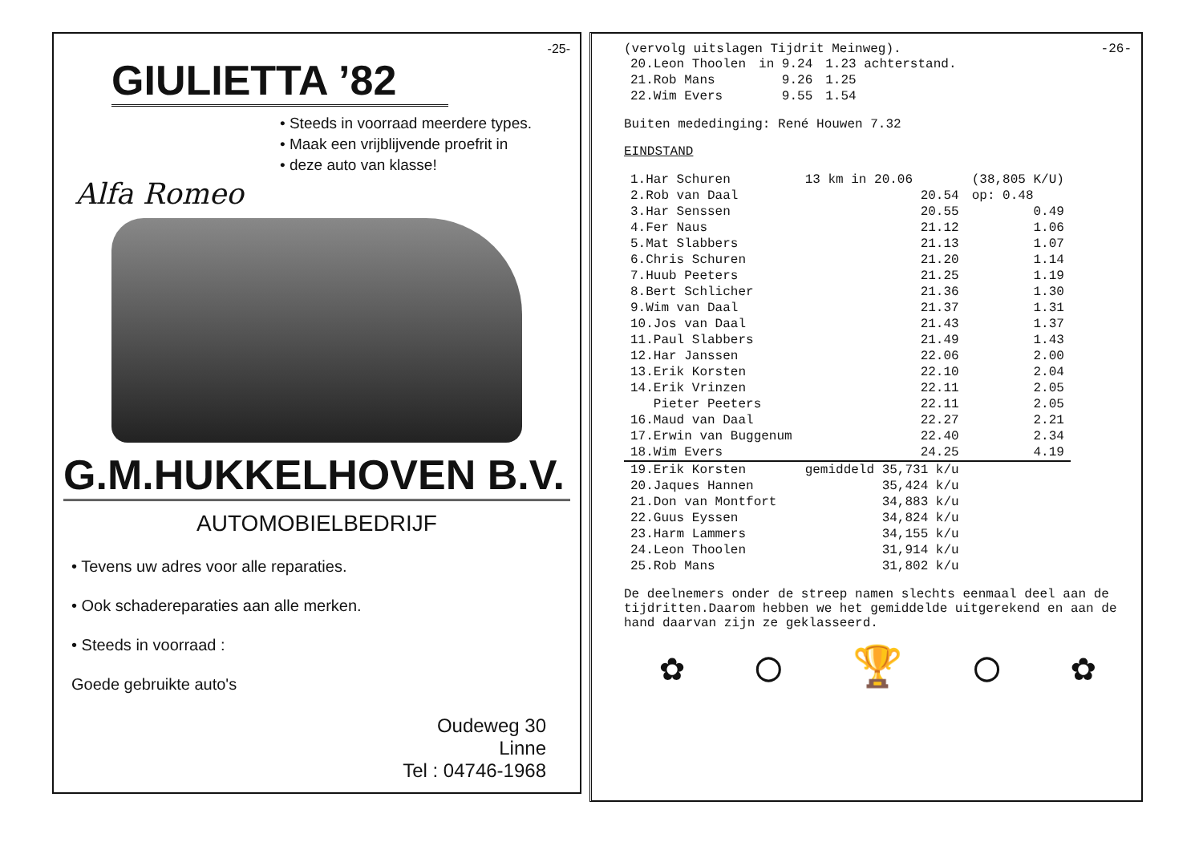-25-
GIULIETTA ’82
• Steeds in voorraad meerdere types.
• Maak een vrijblijvende proefrit in
• deze auto van klasse!
Alfa Romeo
G.M.HUKKELHOVEN B.V.
AUTOMOBIELBEDRIJF
• Tevens uw adres voor alle reparaties.
• Ook schadereparaties aan alle merken.
• Steeds in voorraad :
Goede gebruikte auto's
Oudeweg 30
Linne
Tel : 04746-1968
(vervolg uitslagen Tijdrit Meinweg). -26-
| 20.Leon Thoolen | in 9.24 | 1.23 achterstand. |
| 21.Rob Mans | 9.26 | 1.25 |
| 22.Wim Evers | 9.55 | 1.54 |
Buiten mededinging: René Houwen 7.32
EINDSTAND
| 1.Har Schuren | 13 km in 20.06 | (38,805 K/U) |
| 2.Rob van Daal | 20.54 | op: 0.48 |
| 3.Har Senssen | 20.55 | 0.49 |
| 4.Fer Naus | 21.12 | 1.06 |
| 5.Mat Slabbers | 21.13 | 1.07 |
| 6.Chris Schuren | 21.20 | 1.14 |
| 7.Huub Peeters | 21.25 | 1.19 |
| 8.Bert Schlicher | 21.36 | 1.30 |
| 9.Wim van Daal | 21.37 | 1.31 |
| 10.Jos van Daal | 21.43 | 1.37 |
| 11.Paul Slabbers | 21.49 | 1.43 |
| 12.Har Janssen | 22.06 | 2.00 |
| 13.Erik Korsten | 22.10 | 2.04 |
| 14.Erik Vrinzen | 22.11 | 2.05 |
| Pieter Peeters | 22.11 | 2.05 |
| 16.Maud van Daal | 22.27 | 2.21 |
| 17.Erwin van Buggenum | 22.40 | 2.34 |
| 18.Wim Evers | 24.25 | 4.19 |
| 19.Erik Korsten | gemiddeld 35,731 k/u | |
| 20.Jaques Hannen | 35,424 k/u | |
| 21.Don van Montfort | 34,883 k/u | |
| 22.Guus Eyssen | 34,824 k/u | |
| 23.Harm Lammers | 34,155 k/u | |
| 24.Leon Thoolen | 31,914 k/u | |
| 25.Rob Mans | 31,802 k/u | |
De deelnemers onder de streep namen slechts eenmaal deel aan de tijdritten.Daarom hebben we het gemiddelde uitgerekend en aan de hand daarvan zijn ze geklasseerd.
✿ ◯ 🏆 ◯ ✿